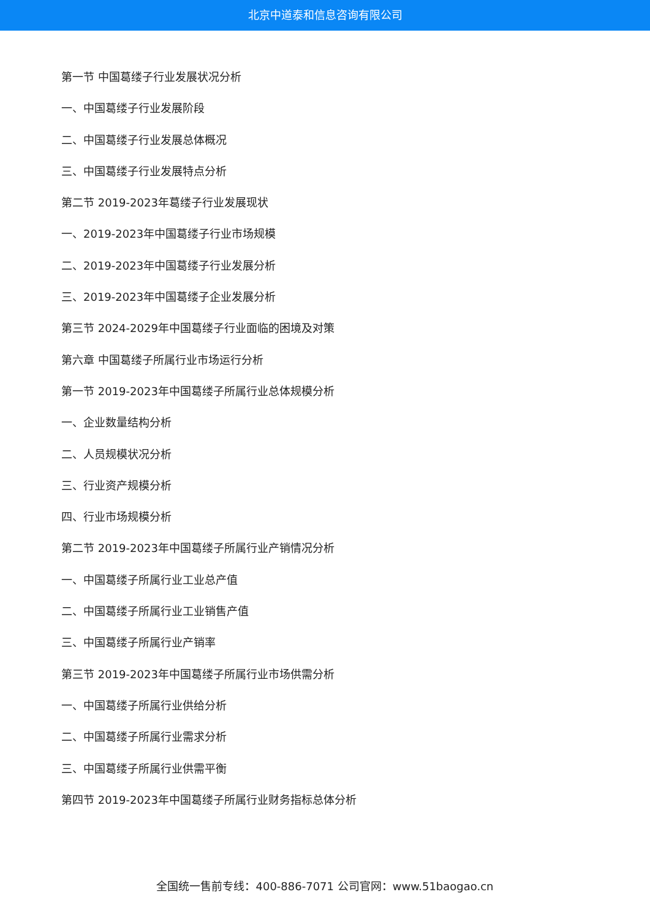北京中道泰和信息咨询有限公司
第一节 中国葛缕子行业发展状况分析
一、中国葛缕子行业发展阶段
二、中国葛缕子行业发展总体概况
三、中国葛缕子行业发展特点分析
第二节 2019-2023年葛缕子行业发展现状
一、2019-2023年中国葛缕子行业市场规模
二、2019-2023年中国葛缕子行业发展分析
三、2019-2023年中国葛缕子企业发展分析
第三节 2024-2029年中国葛缕子行业面临的困境及对策
第六章 中国葛缕子所属行业市场运行分析
第一节 2019-2023年中国葛缕子所属行业总体规模分析
一、企业数量结构分析
二、人员规模状况分析
三、行业资产规模分析
四、行业市场规模分析
第二节 2019-2023年中国葛缕子所属行业产销情况分析
一、中国葛缕子所属行业工业总产值
二、中国葛缕子所属行业工业销售产值
三、中国葛缕子所属行业产销率
第三节 2019-2023年中国葛缕子所属行业市场供需分析
一、中国葛缕子所属行业供给分析
二、中国葛缕子所属行业需求分析
三、中国葛缕子所属行业供需平衡
第四节 2019-2023年中国葛缕子所属行业财务指标总体分析
全国统一售前专线：400-886-7071 公司官网：www.51baogao.cn